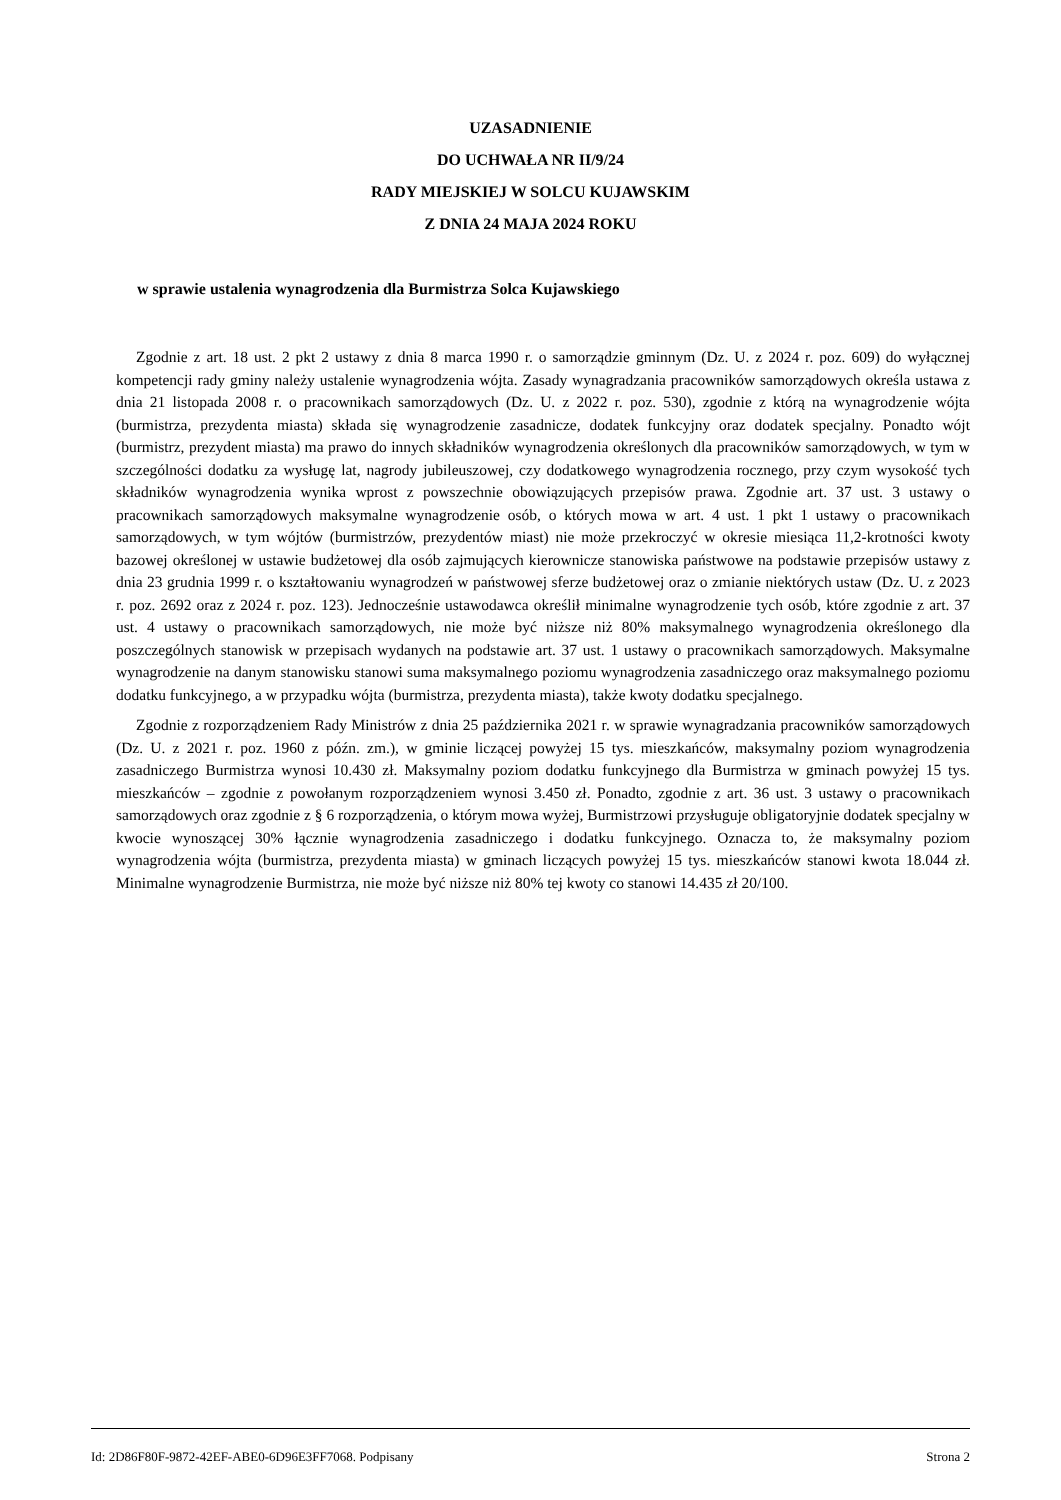UZASADNIENIE
DO UCHWAŁA NR II/9/24
RADY MIEJSKIEJ W SOLCU KUJAWSKIM
Z DNIA 24 MAJA 2024 ROKU
w sprawie ustalenia wynagrodzenia dla Burmistrza Solca Kujawskiego
Zgodnie z art. 18 ust. 2 pkt 2 ustawy z dnia 8 marca 1990 r. o samorządzie gminnym (Dz. U. z 2024 r. poz. 609) do wyłącznej kompetencji rady gminy należy ustalenie wynagrodzenia wójta. Zasady wynagradzania pracowników samorządowych określa ustawa z dnia 21 listopada 2008 r. o pracownikach samorządowych (Dz. U. z 2022 r. poz. 530), zgodnie z którą na wynagrodzenie wójta (burmistrza, prezydenta miasta) składa się wynagrodzenie zasadnicze, dodatek funkcyjny oraz dodatek specjalny. Ponadto wójt (burmistrz, prezydent miasta) ma prawo do innych składników wynagrodzenia określonych dla pracowników samorządowych, w tym w szczególności dodatku za wysługę lat, nagrody jubileuszowej, czy dodatkowego wynagrodzenia rocznego, przy czym wysokość tych składników wynagrodzenia wynika wprost z powszechnie obowiązujących przepisów prawa. Zgodnie art. 37 ust. 3 ustawy o pracownikach samorządowych maksymalne wynagrodzenie osób, o których mowa w art. 4 ust. 1 pkt 1 ustawy o pracownikach samorządowych, w tym wójtów (burmistrzów, prezydentów miast) nie może przekroczyć w okresie miesiąca 11,2-krotności kwoty bazowej określonej w ustawie budżetowej dla osób zajmujących kierownicze stanowiska państwowe na podstawie przepisów ustawy z dnia 23 grudnia 1999 r. o kształtowaniu wynagrodzeń w państwowej sferze budżetowej oraz o zmianie niektórych ustaw (Dz. U. z 2023 r. poz. 2692 oraz z 2024 r. poz. 123). Jednocześnie ustawodawca określił minimalne wynagrodzenie tych osób, które zgodnie z art. 37 ust. 4 ustawy o pracownikach samorządowych, nie może być niższe niż 80% maksymalnego wynagrodzenia określonego dla poszczególnych stanowisk w przepisach wydanych na podstawie art. 37 ust. 1 ustawy o pracownikach samorządowych. Maksymalne wynagrodzenie na danym stanowisku stanowi suma maksymalnego poziomu wynagrodzenia zasadniczego oraz maksymalnego poziomu dodatku funkcyjnego, a w przypadku wójta (burmistrza, prezydenta miasta), także kwoty dodatku specjalnego.
Zgodnie z rozporządzeniem Rady Ministrów z dnia 25 października 2021 r. w sprawie wynagradzania pracowników samorządowych (Dz. U. z 2021 r. poz. 1960 z późn. zm.), w gminie liczącej powyżej 15 tys. mieszkańców, maksymalny poziom wynagrodzenia zasadniczego Burmistrza wynosi 10.430 zł. Maksymalny poziom dodatku funkcyjnego dla Burmistrza w gminach powyżej 15 tys. mieszkańców – zgodnie z powołanym rozporządzeniem wynosi 3.450 zł. Ponadto, zgodnie z art. 36 ust. 3 ustawy o pracownikach samorządowych oraz zgodnie z § 6 rozporządzenia, o którym mowa wyżej, Burmistrzowi przysługuje obligatoryjnie dodatek specjalny w kwocie wynoszącej 30% łącznie wynagrodzenia zasadniczego i dodatku funkcyjnego. Oznacza to, że maksymalny poziom wynagrodzenia wójta (burmistrza, prezydenta miasta) w gminach liczących powyżej 15 tys. mieszkańców stanowi kwota 18.044 zł. Minimalne wynagrodzenie Burmistrza, nie może być niższe niż 80% tej kwoty co stanowi 14.435 zł 20/100.
Id: 2D86F80F-9872-42EF-ABE0-6D96E3FF7068. Podpisany Strona 2